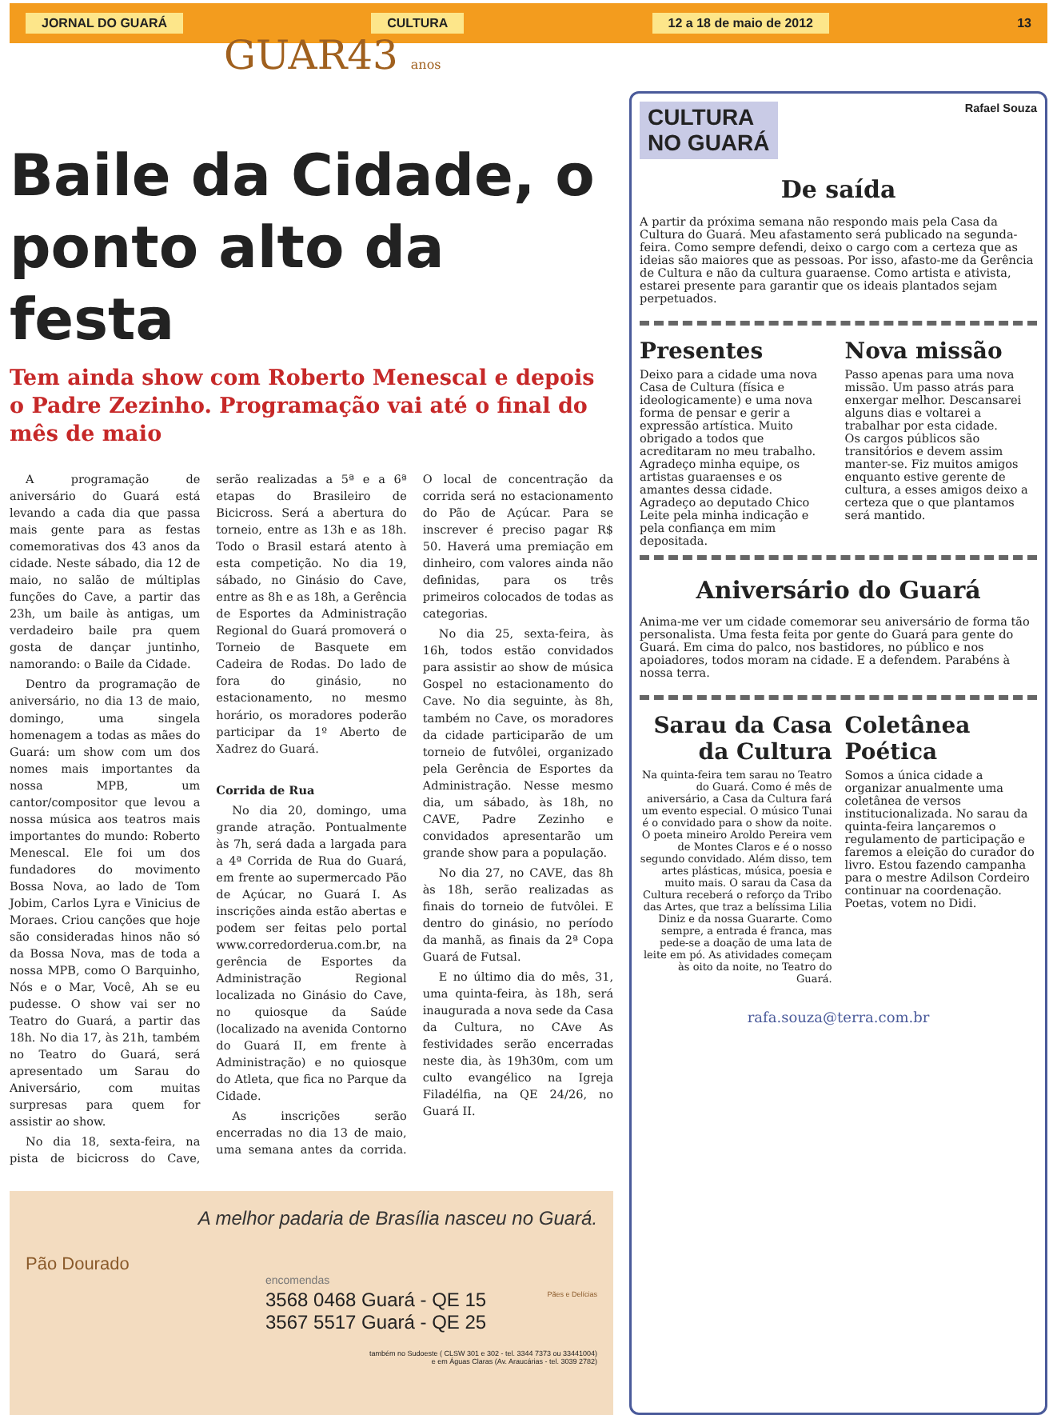JORNAL DO GUARÁ CULTURA 12 a 18 de maio de 2012 13
GUAR43 anos
Baile da Cidade, o ponto alto da festa
Tem ainda show com Roberto Menescal e depois o Padre Zezinho. Programação vai até o final do mês de maio
A programação de aniversário do Guará está levando a cada dia que passa mais gente para as festas comemorativas dos 43 anos da cidade. Neste sábado, dia 12 de maio, no salão de múltiplas funções do Cave, a partir das 23h, um baile às antigas, um verdadeiro baile pra quem gosta de dançar juntinho, namorando: o Baile da Cidade.
Dentro da programação de aniversário, no dia 13 de maio, domingo, uma singela homenagem a todas as mães do Guará: um show com um dos nomes mais importantes da nossa MPB, um cantor/compositor que levou a nossa música aos teatros mais importantes do mundo: Roberto Menescal. Ele foi um dos fundadores do movimento Bossa Nova, ao lado de Tom Jobim, Carlos Lyra e Vinicius de Moraes. Criou canções que hoje são consideradas hinos não só da Bossa Nova, mas de toda a nossa MPB, como O Barquinho, Nós e o Mar, Você, Ah se eu pudesse. O show vai ser no Teatro do Guará, a partir das 18h. No dia 17, às 21h, também no Teatro do Guará, será apresentado um Sarau do Aniversário, com muitas surpresas para quem for assistir ao show.
No dia 18, sexta-feira, na pista de bicicross do Cave, serão realizadas a 5ª e a 6ª etapas do Brasileiro de Bicicross. Será a abertura do torneio, entre as 13h e as 18h. Todo o Brasil estará atento à esta competição. No dia 19, sábado, no Ginásio do Cave, entre as 8h e as 18h, a Gerência de Esportes da Administração Regional do Guará promoverá o Torneio de Basquete em Cadeira de Rodas. Do lado de fora do ginásio, no estacionamento, no mesmo horário, os moradores poderão participar da 1º Aberto de Xadrez do Guará.
Corrida de Rua
No dia 20, domingo, uma grande atração. Pontualmente às 7h, será dada a largada para a 4ª Corrida de Rua do Guará, em frente ao supermercado Pão de Açúcar, no Guará I. As inscrições ainda estão abertas e podem ser feitas pelo portal www.corredorderua.com.br, na gerência de Esportes da Administração Regional localizada no Ginásio do Cave, no quiosque da Saúde (localizado na avenida Contorno do Guará II, em frente à Administração) e no quiosque do Atleta, que fica no Parque da Cidade.
As inscrições serão encerradas no dia 13 de maio, uma semana antes da corrida. O local de concentração da corrida será no estacionamento do Pão de Açúcar. Para se inscrever é preciso pagar R$ 50. Haverá uma premiação em dinheiro, com valores ainda não definidas, para os três primeiros colocados de todas as categorias.
No dia 25, sexta-feira, às 16h, todos estão convidados para assistir ao show de música Gospel no estacionamento do Cave. No dia seguinte, às 8h, também no Cave, os moradores da cidade participarão de um torneio de futvôlei, organizado pela Gerência de Esportes da Administração. Nesse mesmo dia, um sábado, às 18h, no CAVE, Padre Zezinho e convidados apresentarão um grande show para a população.
No dia 27, no CAVE, das 8h às 18h, serão realizadas as finais do torneio de futvôlei. E dentro do ginásio, no período da manhã, as finais da 2ª Copa Guará de Futsal.
E no último dia do mês, 31, uma quinta-feira, às 18h, será inaugurada a nova sede da Casa da Cultura, no CAve As festividades serão encerradas neste dia, às 19h30m, com um culto evangélico na Igreja Filadélfia, na QE 24/26, no Guará II.
A melhor padaria de Brasília nasceu no Guará.
Pão Dourado
Pães e Delícias
encomendas
3568 0468 Guará - QE 15
3567 5517 Guará - QE 25
também no Sudoeste ( CLSW 301 e 302 - tel. 3344 7373 ou 33441004)
e em Águas Claras (Av. Araucárias - tel. 3039 2782)
CULTURA
NO GUARÁ Rafael Souza
De saída
A partir da próxima semana não respondo mais pela Casa da Cultura do Guará. Meu afastamento será publicado na segunda-feira. Como sempre defendi, deixo o cargo com a certeza que as ideias são maiores que as pessoas. Por isso, afasto-me da Gerência de Cultura e não da cultura guaraense. Como artista e ativista, estarei presente para garantir que os ideais plantados sejam perpetuados.
Presentes
Deixo para a cidade uma nova Casa de Cultura (física e ideologicamente) e uma nova forma de pensar e gerir a expressão artística. Muito obrigado a todos que acreditaram no meu trabalho. Agradeço minha equipe, os artistas guaraenses e os amantes dessa cidade. Agradeço ao deputado Chico Leite pela minha indicação e pela confiança em mim depositada.
Nova missão
Passo apenas para uma nova missão. Um passo atrás para enxergar melhor. Descansarei alguns dias e voltarei a trabalhar por esta cidade.
Os cargos públicos são transitórios e devem assim manter-se. Fiz muitos amigos enquanto estive gerente de cultura, a esses amigos deixo a certeza que o que plantamos será mantido.
Aniversário do Guará
Anima-me ver um cidade comemorar seu aniversário de forma tão personalista. Uma festa feita por gente do Guará para gente do Guará. Em cima do palco, nos bastidores, no público e nos apoiadores, todos moram na cidade. E a defendem. Parabéns à nossa terra.
Sarau da Casa da Cultura
Na quinta-feira tem sarau no Teatro do Guará. Como é mês de aniversário, a Casa da Cultura fará um evento especial. O músico Tunai é o convidado para o show da noite. O poeta mineiro Aroldo Pereira vem de Montes Claros e é o nosso segundo convidado. Além disso, tem artes plásticas, música, poesia e muito mais. O sarau da Casa da Cultura receberá o reforço da Tribo das Artes, que traz a belíssima Lilia Diniz e da nossa Guararte. Como sempre, a entrada é franca, mas pede-se a doação de uma lata de leite em pó. As atividades começam às oito da noite, no Teatro do Guará.
Coletânea Poética
Somos a única cidade a organizar anualmente uma coletânea de versos institucionalizada. No sarau da quinta-feira lançaremos o regulamento de participação e faremos a eleição do curador do livro. Estou fazendo campanha para o mestre Adilson Cordeiro continuar na coordenação. Poetas, votem no Didi.
rafa.souza@terra.com.br